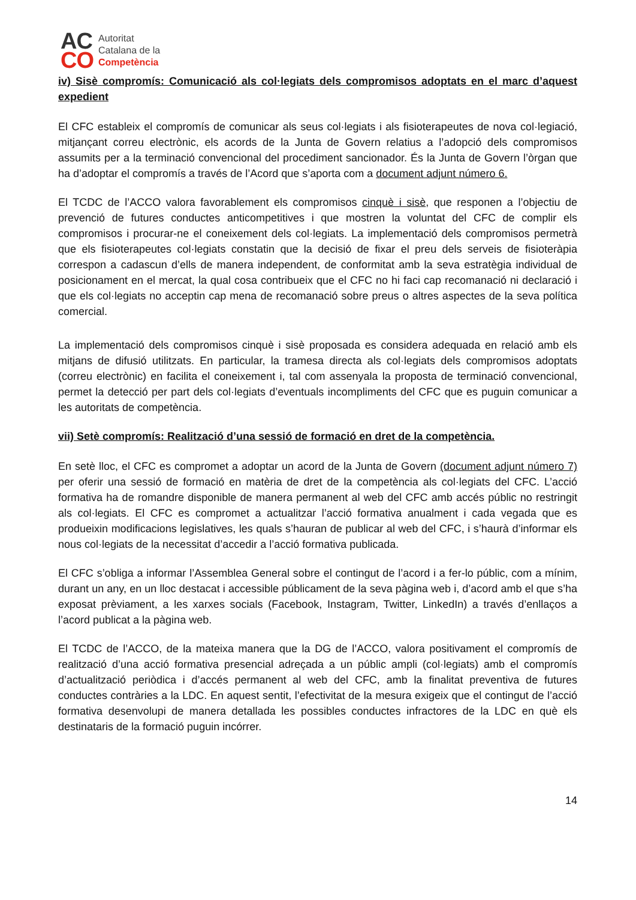AC
CO
Autoritat
Catalana de la
Competència
iv) Sisè compromís: Comunicació als col·legiats dels compromisos adoptats en el marc d’aquest expedient
El CFC estableix el compromís de comunicar als seus col·legiats i als fisioterapeutes de nova col·legiació, mitjançant correu electrònic, els acords de la Junta de Govern relatius a l’adopció dels compromisos assumits per a la terminació convencional del procediment sancionador. És la Junta de Govern l’òrgan que ha d’adoptar el compromís a través de l’Acord que s’aporta com a document adjunt número 6.
El TCDC de l’ACCO valora favorablement els compromisos cinquè i sisè, que responen a l’objectiu de prevenció de futures conductes anticompetitives i que mostren la voluntat del CFC de complir els compromisos i procurar-ne el coneixement dels col·legiats. La implementació dels compromisos permetrà que els fisioterapeutes col·legiats constatin que la decisió de fixar el preu dels serveis de fisioteràpia correspon a cadascun d’ells de manera independent, de conformitat amb la seva estratègia individual de posicionament en el mercat, la qual cosa contribueix que el CFC no hi faci cap recomanació ni declaració i que els col·legiats no acceptin cap mena de recomanació sobre preus o altres aspectes de la seva política comercial.
La implementació dels compromisos cinquè i sisè proposada es considera adequada en relació amb els mitjans de difusió utilitzats. En particular, la tramesa directa als col·legiats dels compromisos adoptats (correu electrònic) en facilita el coneixement i, tal com assenyala la proposta de terminació convencional, permet la detecció per part dels col·legiats d’eventuals incompliments del CFC que es puguin comunicar a les autoritats de competència.
vii) Setè compromís: Realització d’una sessió de formació en dret de la competència.
En setè lloc, el CFC es compromet a adoptar un acord de la Junta de Govern (document adjunt número 7) per oferir una sessió de formació en matèria de dret de la competència als col·legiats del CFC. L’acció formativa ha de romandre disponible de manera permanent al web del CFC amb accés públic no restringit als col·legiats. El CFC es compromet a actualitzar l’acció formativa anualment i cada vegada que es produeixin modificacions legislatives, les quals s’hauran de publicar al web del CFC, i s’haurà d’informar els nous col·legiats de la necessitat d’accedir a l’acció formativa publicada.
El CFC s’obliga a informar l’Assemblea General sobre el contingut de l’acord i a fer-lo públic, com a mínim, durant un any, en un lloc destacat i accessible públicament de la seva pàgina web i, d’acord amb el que s’ha exposat prèviament, a les xarxes socials (Facebook, Instagram, Twitter, LinkedIn) a través d’enllaços a l’acord publicat a la pàgina web.
El TCDC de l’ACCO, de la mateixa manera que la DG de l’ACCO, valora positivament el compromís de realització d’una acció formativa presencial adreçada a un públic ampli (col·legiats) amb el compromís d’actualització periòdica i d’accés permanent al web del CFC, amb la finalitat preventiva de futures conductes contràries a la LDC. En aquest sentit, l’efectivitat de la mesura exigeix que el contingut de l’acció formativa desenvolupi de manera detallada les possibles conductes infractores de la LDC en què els destinataris de la formació puguin incórrer.
14